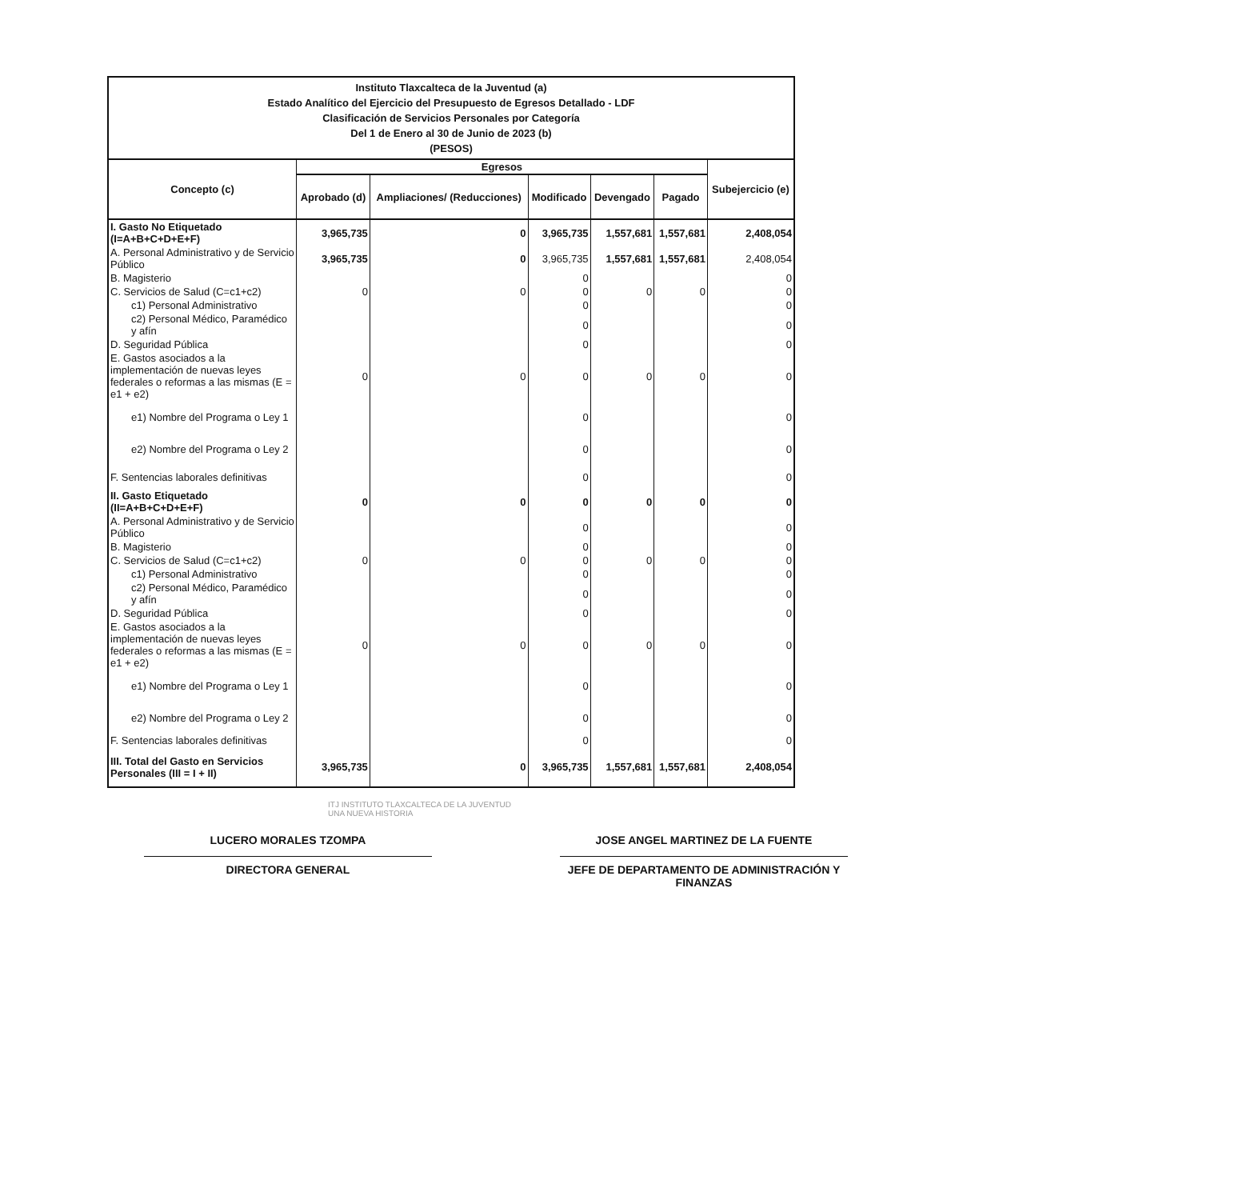| Instituto Tlaxcalteca de la Juventud (a) Estado Analítico del Ejercicio del Presupuesto de Egresos Detallado - LDF Clasificación de Servicios Personales por Categoría Del 1 de Enero al 30 de Junio de 2023 (b) (PESOS) | | | | | | |
| Concepto (c) | Egresos | | | | | Subejercicio (e) |
| | Aprobado (d) | Ampliaciones/ (Reducciones) | Modificado | Devengado | Pagado | |
| I. Gasto No Etiquetado (I=A+B+C+D+E+F) | 3,965,735 | 0 | 3,965,735 | 1,557,681 | 1,557,681 | 2,408,054 |
| A. Personal Administrativo y de Servicio Público | 3,965,735 | 0 | 3,965,735 | 1,557,681 | 1,557,681 | 2,408,054 |
| B. Magisterio | | | 0 | | | 0 |
| C. Servicios de Salud (C=c1+c2) | 0 | 0 | 0 | 0 | 0 | 0 |
| c1) Personal Administrativo | | | 0 | | | 0 |
| c2) Personal Médico, Paramédico y afín | | | 0 | | | 0 |
| D. Seguridad Pública | | | 0 | | | 0 |
| E. Gastos asociados a la implementación de nuevas leyes federales o reformas a las mismas (E = e1 + e2) | 0 | 0 | 0 | 0 | 0 | 0 |
| e1) Nombre del Programa o Ley 1 | | | 0 | | | 0 |
| e2) Nombre del Programa o Ley 2 | | | 0 | | | 0 |
| F. Sentencias laborales definitivas | | | 0 | | | 0 |
| II. Gasto Etiquetado (II=A+B+C+D+E+F) | 0 | 0 | 0 | 0 | 0 | 0 |
| A. Personal Administrativo y de Servicio Público | | | 0 | | | 0 |
| B. Magisterio | | | 0 | | | 0 |
| C. Servicios de Salud (C=c1+c2) | 0 | 0 | 0 | 0 | 0 | 0 |
| c1) Personal Administrativo | | | 0 | | | 0 |
| c2) Personal Médico, Paramédico y afín | | | 0 | | | 0 |
| D. Seguridad Pública | | | 0 | | | 0 |
| E. Gastos asociados a la implementación de nuevas leyes federales o reformas a las mismas (E = e1 + e2) | 0 | 0 | 0 | 0 | 0 | 0 |
| e1) Nombre del Programa o Ley 1 | | | 0 | | | 0 |
| e2) Nombre del Programa o Ley 2 | | | 0 | | | 0 |
| F. Sentencias laborales definitivas | | | 0 | | | 0 |
| III. Total del Gasto en Servicios Personales (III = I + II) | 3,965,735 | 0 | 3,965,735 | 1,557,681 | 1,557,681 | 2,408,054 |
ITJ INSTITUTO TLAXCALTECA DE LA JUVENTUD
UNA NUEVA HISTORIA
LUCERO MORALES TZOMPA
DIRECTORA GENERAL
JOSE ANGEL MARTINEZ DE LA FUENTE
JEFE DE DEPARTAMENTO DE ADMINISTRACIÓN Y FINANZAS